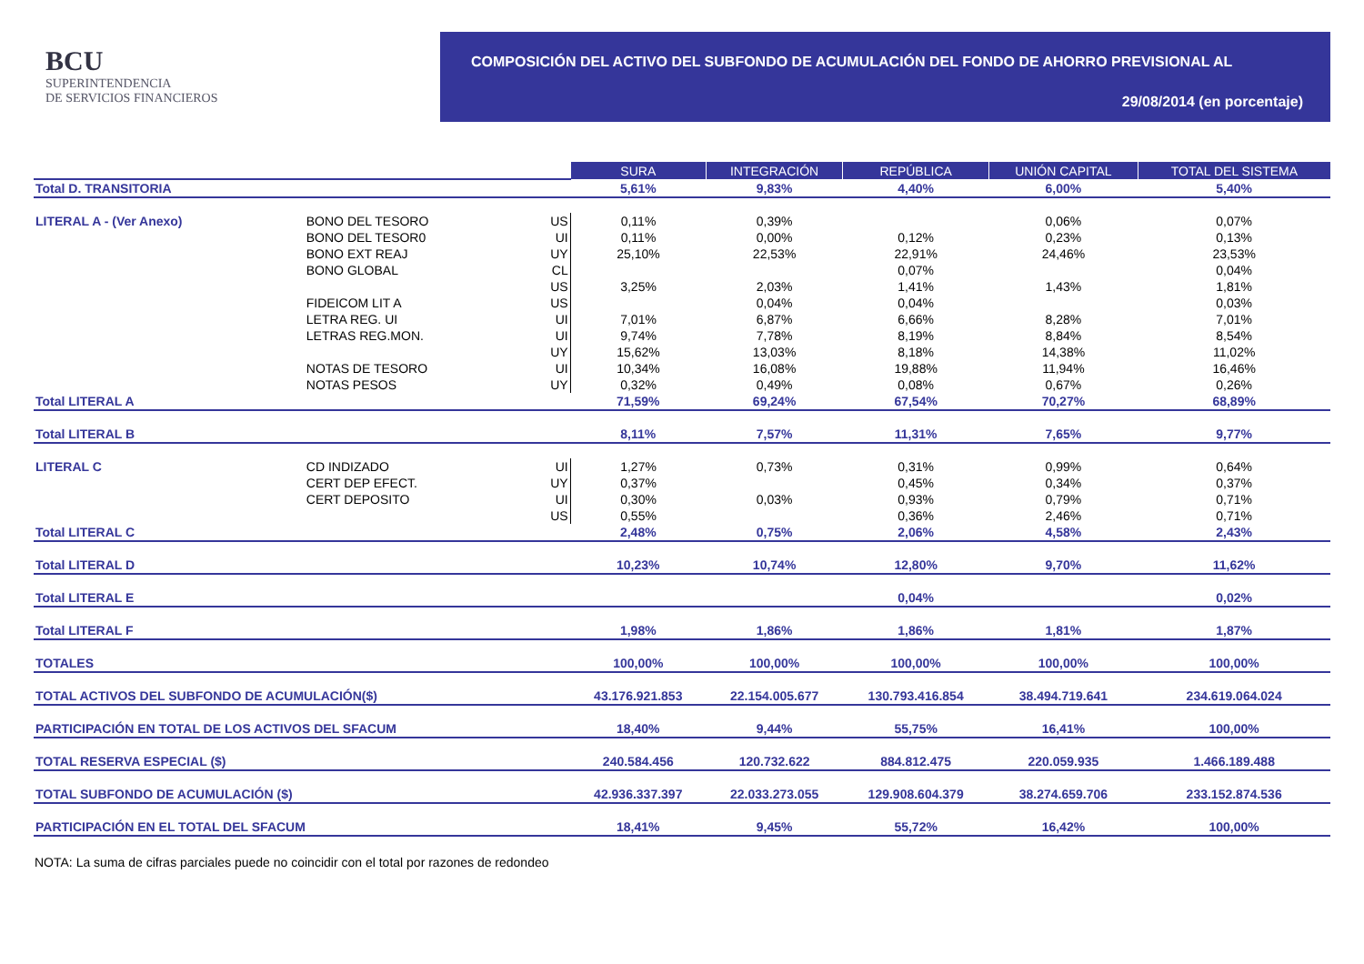BCU
SUPERINTENDENCIA
DE SERVICIOS FINANCIEROS
COMPOSICIÓN DEL ACTIVO DEL SUBFONDO DE ACUMULACIÓN DEL FONDO DE AHORRO PREVISIONAL AL
29/08/2014 (en porcentaje)
| | | | SURA | INTEGRACIÓN | REPÚBLICA | UNIÓN CAPITAL | TOTAL DEL SISTEMA |
| Total D. TRANSITORIA | | | 5,61% | 9,83% | 4,40% | 6,00% | 5,40% |
| LITERAL A - (Ver Anexo) | BONO DEL TESORO | US | 0,11% | 0,39% | | 0,06% | 0,07% |
| | BONO DEL TESOR0 | UI | 0,11% | 0,00% | 0,12% | 0,23% | 0,13% |
| | BONO EXT REAJ | UY | 25,10% | 22,53% | 22,91% | 24,46% | 23,53% |
| | BONO GLOBAL | CL | | | 0,07% | | 0,04% |
| | | US | 3,25% | 2,03% | 1,41% | 1,43% | 1,81% |
| | FIDEICOM LIT A | US | | 0,04% | 0,04% | | 0,03% |
| | LETRA REG. UI | UI | 7,01% | 6,87% | 6,66% | 8,28% | 7,01% |
| | LETRAS REG.MON. | UI | 9,74% | 7,78% | 8,19% | 8,84% | 8,54% |
| | | UY | 15,62% | 13,03% | 8,18% | 14,38% | 11,02% |
| | NOTAS DE TESORO | UI | 10,34% | 16,08% | 19,88% | 11,94% | 16,46% |
| | NOTAS PESOS | UY | 0,32% | 0,49% | 0,08% | 0,67% | 0,26% |
| Total LITERAL A | | | 71,59% | 69,24% | 67,54% | 70,27% | 68,89% |
| Total LITERAL B | | | 8,11% | 7,57% | 11,31% | 7,65% | 9,77% |
| LITERAL C | CD INDIZADO | UI | 1,27% | 0,73% | 0,31% | 0,99% | 0,64% |
| | CERT DEP EFECT. | UY | 0,37% | | 0,45% | 0,34% | 0,37% |
| | CERT DEPOSITO | UI | 0,30% | 0,03% | 0,93% | 0,79% | 0,71% |
| | | US | 0,55% | | 0,36% | 2,46% | 0,71% |
| Total LITERAL C | | | 2,48% | 0,75% | 2,06% | 4,58% | 2,43% |
| Total LITERAL D | | | 10,23% | 10,74% | 12,80% | 9,70% | 11,62% |
| Total LITERAL E | | | | | 0,04% | | 0,02% |
| Total LITERAL F | | | 1,98% | 1,86% | 1,86% | 1,81% | 1,87% |
| TOTALES | | | 100,00% | 100,00% | 100,00% | 100,00% | 100,00% |
| TOTAL ACTIVOS DEL SUBFONDO DE ACUMULACIÓN($) | | | 43.176.921.853 | 22.154.005.677 | 130.793.416.854 | 38.494.719.641 | 234.619.064.024 |
| PARTICIPACIÓN EN TOTAL DE LOS ACTIVOS DEL SFACUM | | | 18,40% | 9,44% | 55,75% | 16,41% | 100,00% |
| TOTAL RESERVA ESPECIAL ($) | | | 240.584.456 | 120.732.622 | 884.812.475 | 220.059.935 | 1.466.189.488 |
| TOTAL SUBFONDO DE ACUMULACIÓN ($) | | | 42.936.337.397 | 22.033.273.055 | 129.908.604.379 | 38.274.659.706 | 233.152.874.536 |
| PARTICIPACIÓN EN EL TOTAL DEL SFACUM | | | 18,41% | 9,45% | 55,72% | 16,42% | 100,00% |
NOTA: La suma de cifras parciales puede no coincidir con el total por razones de redondeo